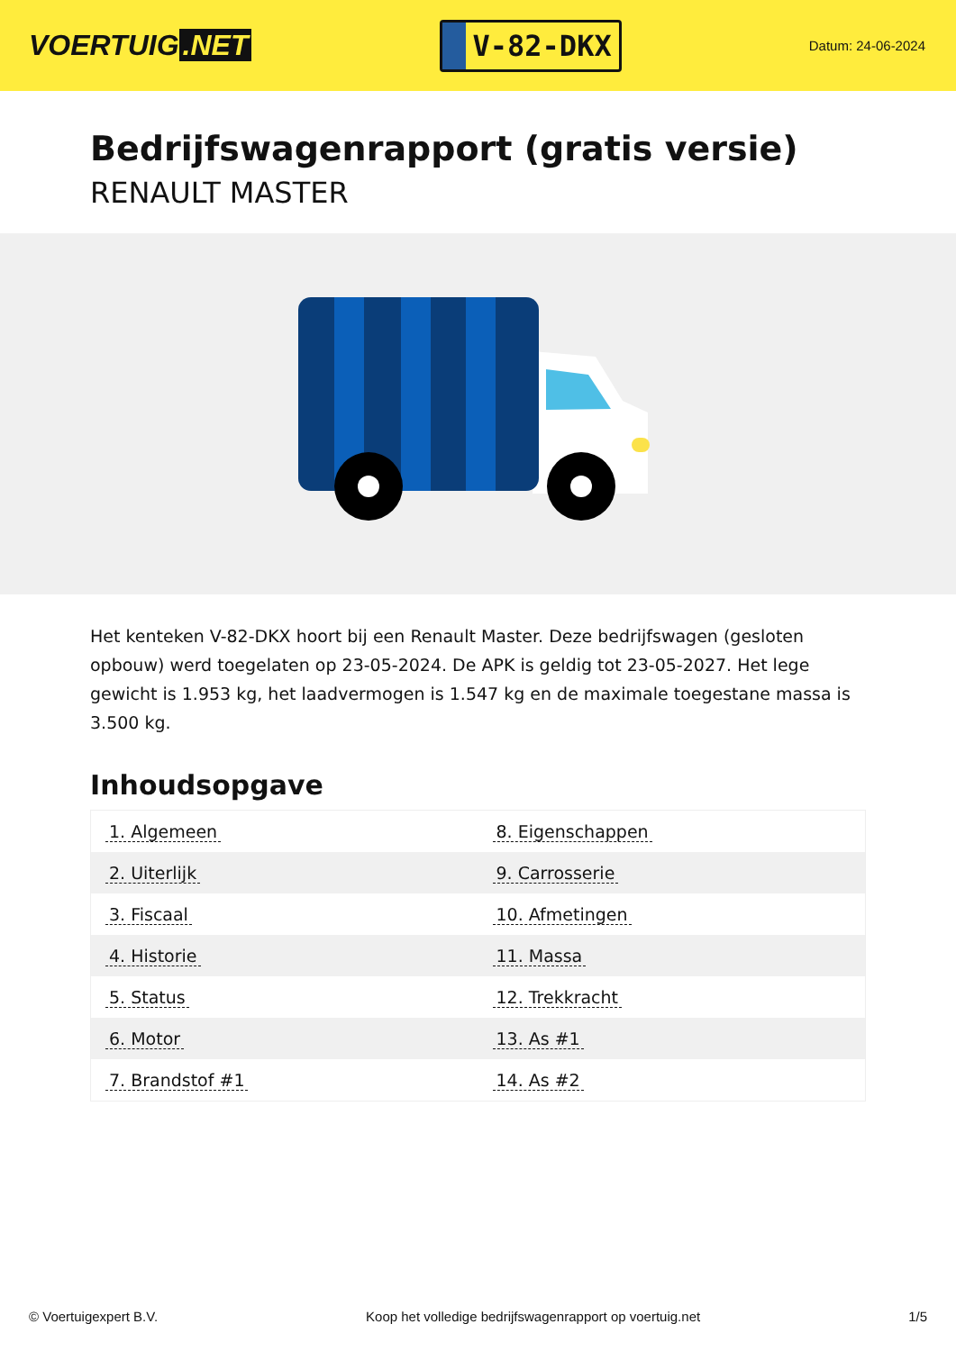VOERTUIG.NET
V-82-DKX
Datum: 24-06-2024
Bedrijfswagenrapport (gratis versie)
RENAULT MASTER
Het kenteken V-82-DKX hoort bij een Renault Master. Deze bedrijfswagen (gesloten opbouw) werd toegelaten op 23-05-2024. De APK is geldig tot 23-05-2027. Het lege gewicht is 1.953 kg, het laadvermogen is 1.547 kg en de maximale toegestane massa is 3.500 kg.
Inhoudsopgave
| 1. Algemeen | 8. Eigenschappen |
| 2. Uiterlijk | 9. Carrosserie |
| 3. Fiscaal | 10. Afmetingen |
| 4. Historie | 11. Massa |
| 5. Status | 12. Trekkracht |
| 6. Motor | 13. As #1 |
| 7. Brandstof #1 | 14. As #2 |
© Voertuigexpert B.V. Koop het volledige bedrijfswagenrapport op voertuig.net 1/5